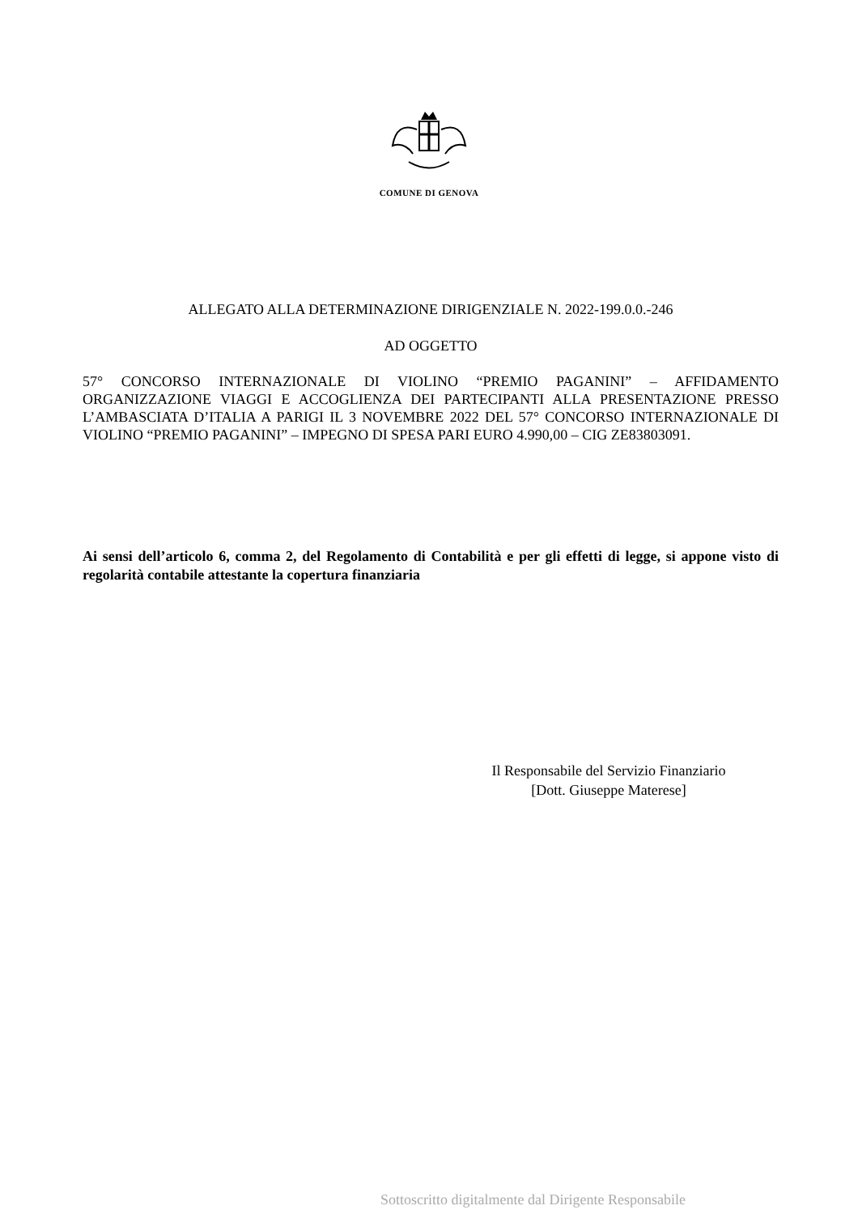COMUNE DI GENOVA
ALLEGATO ALLA DETERMINAZIONE DIRIGENZIALE N. 2022-199.0.0.-246
AD OGGETTO
57° CONCORSO INTERNAZIONALE DI VIOLINO “PREMIO PAGANINI” – AFFIDAMENTO ORGANIZZAZIONE VIAGGI E ACCOGLIENZA DEI PARTECIPANTI ALLA PRESENTAZIONE PRESSO L’AMBASCIATA D’ITALIA A PARIGI IL 3 NOVEMBRE 2022 DEL 57° CONCORSO INTERNAZIONALE DI VIOLINO “PREMIO PAGANINI” – IMPEGNO DI SPESA PARI EURO 4.990,00 – CIG ZE83803091.
Ai sensi dell’articolo 6, comma 2, del Regolamento di Contabilità e per gli effetti di legge, si appone visto di regolarità contabile attestante la copertura finanziaria
Il Responsabile del Servizio Finanziario
[Dott. Giuseppe Materese]
Sottoscritto digitalmente dal Dirigente Responsabile